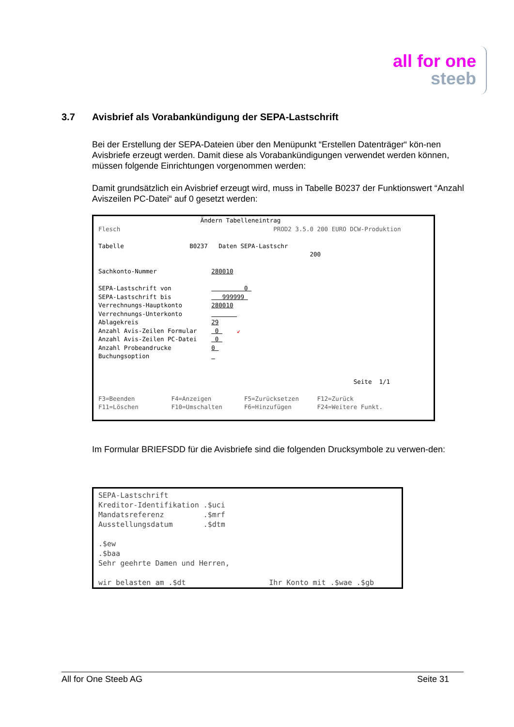all for one
steeb
3.7 Avisbrief als Vorabankündigung der SEPA-Lastschrift
Bei der Erstellung der SEPA-Dateien über den Menüpunkt “Erstellen Datenträger“ kön-nen Avisbriefe erzeugt werden. Damit diese als Vorabankündigungen verwendet werden können, müssen folgende Einrichtungen vorgenommen werden:
Damit grundsätzlich ein Avisbrief erzeugt wird, muss in Tabelle B0237 der Funktionswert “Anzahl Aviszeilen PC-Datei“ auf 0 gesetzt werden:
Ändern Tabelleneintrag Flesch PROD2 3.5.0 200 EURO DCW-Produktion Tabelle B0237 Daten SEPA-Lastschr 200 Sachkonto-Nummer 280010 SEPA-Lastschrift von 0 SEPA-Lastschrift bis 999999 Verrechnungs-Hauptkonto 280010 Verrechnungs-Unterkonto Ablagekreis 29 Anzahl Avis-Zeilen Formular 0 ↙ Anzahl Avis-Zeilen PC-Datei 0 Anzahl Probeandrucke 0 Buchungsoption Seite 1/1 F3=Beenden F4=Anzeigen F5=Zurücksetzen F12=Zurück F11=Löschen F10=Umschalten F6=Hinzufügen F24=Weitere Funkt.
Im Formular BRIEFSDD für die Avisbriefe sind die folgenden Drucksymbole zu verwen-den:
SEPA-Lastschrift Kreditor-Identifikation .$uci Mandatsreferenz .$mrf Ausstellungsdatum .$dtm .$ew .$baa Sehr geehrte Damen und Herren, wir belasten am .$dt Ihr Konto mit .$wae .$gb
All for One Steeb AG Seite 31